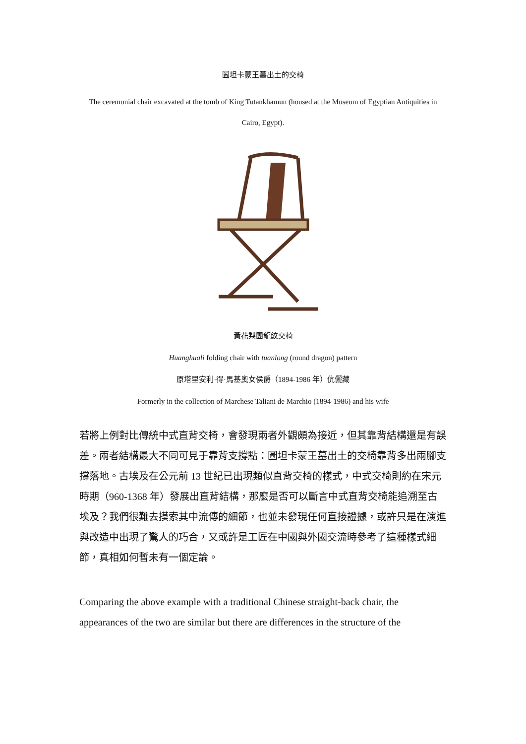圖坦卡蒙王墓出土的交椅
The ceremonial chair excavated at the tomb of King Tutankhamun (housed at the Museum of Egyptian Antiquities in Cairo, Egypt).
黃花梨團龍紋交椅
Huanghuali folding chair with tuanlong (round dragon) pattern
原塔里安利·得·馬基奧女侯爵（1894-1986 年）伉儷藏
Formerly in the collection of Marchese Taliani de Marchio (1894-1986) and his wife
若將上例對比傳統中式直背交椅，會發現兩者外觀頗為接近，但其靠背結構還是有誤差。兩者結構最大不同可見于靠背支撐點：圖坦卡蒙王墓出土的交椅靠背多出兩腳支撐落地。古埃及在公元前 13 世紀已出現類似直背交椅的樣式，中式交椅則約在宋元時期（960-1368 年）發展出直背結構，那麼是否可以斷言中式直背交椅能追溯至古埃及？我們很難去摸索其中流傳的細節，也並未發現任何直接證據，或許只是在演進與改造中出現了驚人的巧合，又或許是工匠在中國與外國交流時參考了這種樣式細節，真相如何暫未有一個定論。
Comparing the above example with a traditional Chinese straight-back chair, the appearances of the two are similar but there are differences in the structure of the